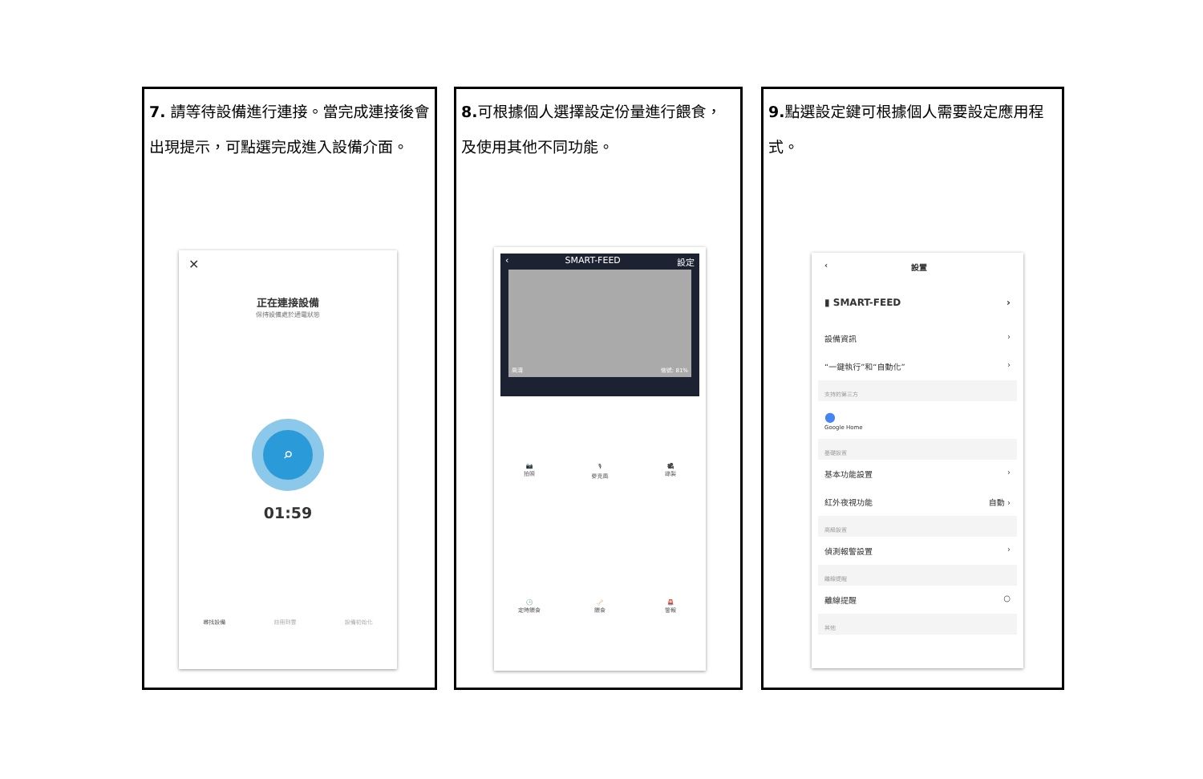7. 請等待設備進行連接。當完成連接後會出現提示，可點選完成進入設備介面。
✕
正在連接設備
保持設備處於通電狀態
⌕
01:59
尋找設備 註冊到雲 設備初始化
8. 可根據個人選擇設定份量進行餵食，及使用其他不同功能。
‹ SMART-FEED 設定
高清 信號: 81%
📷
拍照
🎙
麥克風
🎥
錄製
🕒
定時餵食
🦴
餵食
🚨
警報
9. 點選設定鍵可根據個人需要設定應用程式。
‹ 設置
▮ SMART-FEED ›
設備資訊 ›
“一鍵執行”和“自動化” ›
支持的第三方
●
Google Home
基礎設置
基本功能設置 ›
紅外夜視功能 自動 ›
高級設置
偵測報警設置 ›
離線提醒
離線提醒 ○
其他